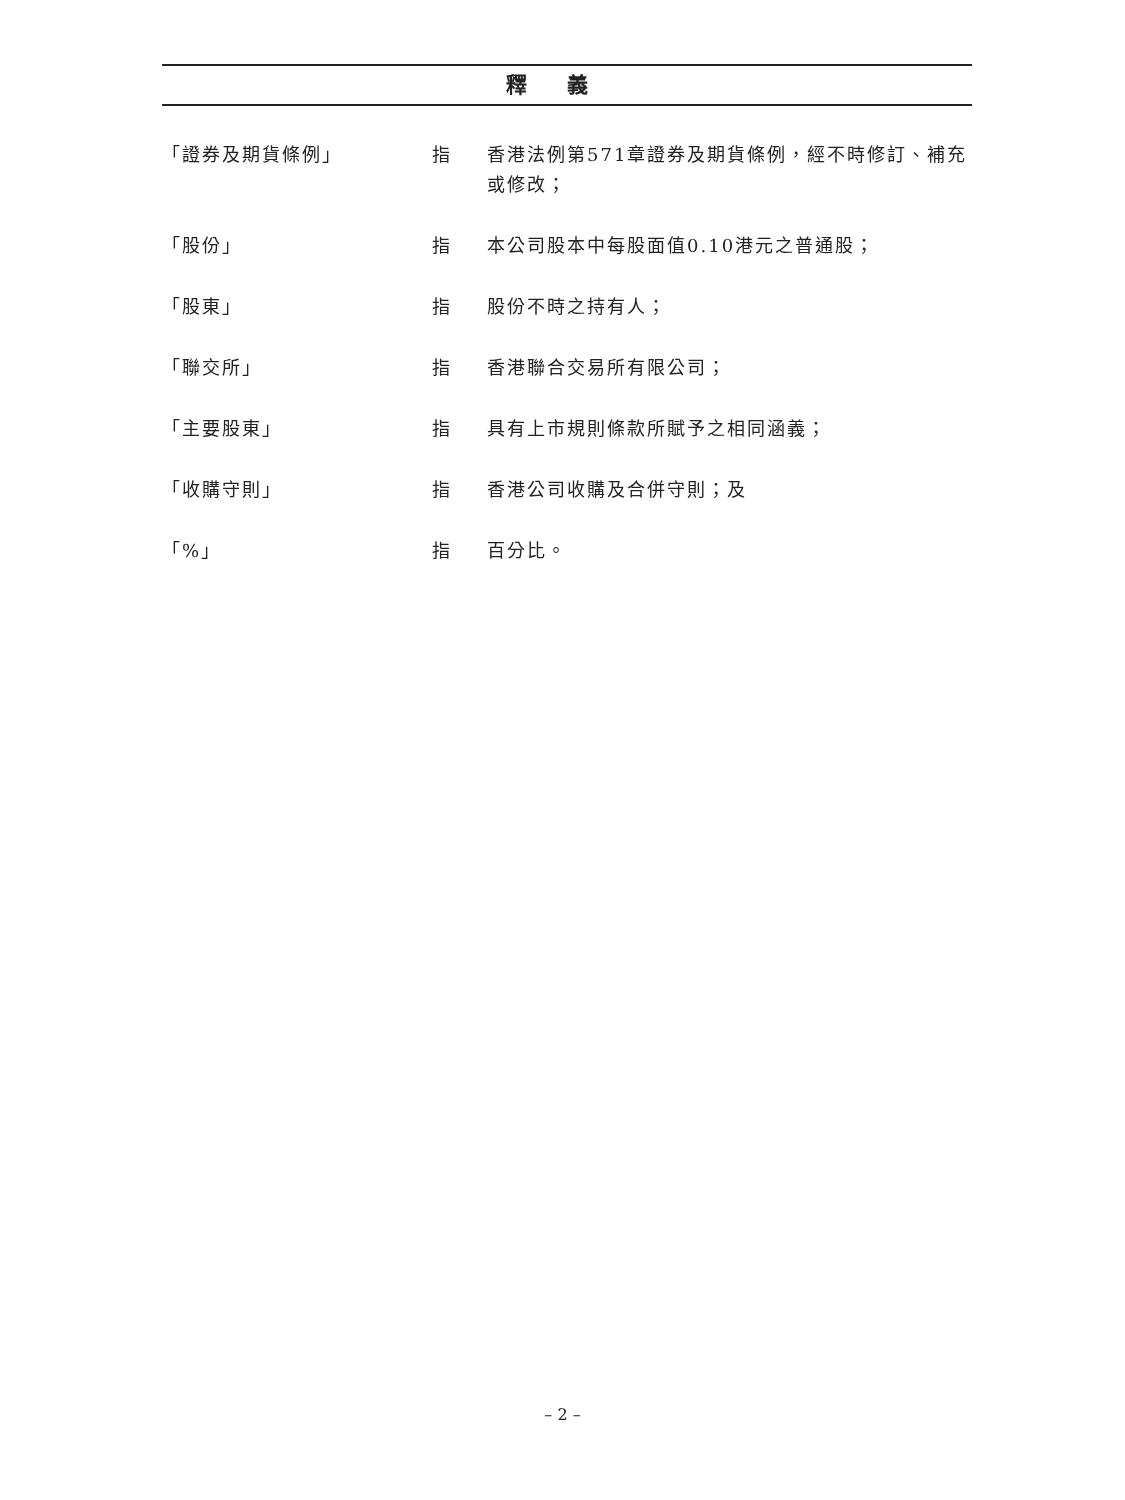釋義
「證券及期貨條例」 指 香港法例第571章證券及期貨條例，經不時修訂、補充或修改；
「股份」 指 本公司股本中每股面值0.10港元之普通股；
「股東」 指 股份不時之持有人；
「聯交所」 指 香港聯合交易所有限公司；
「主要股東」 指 具有上市規則條款所賦予之相同涵義；
「收購守則」 指 香港公司收購及合併守則；及
「%」 指 百分比。
– 2 –